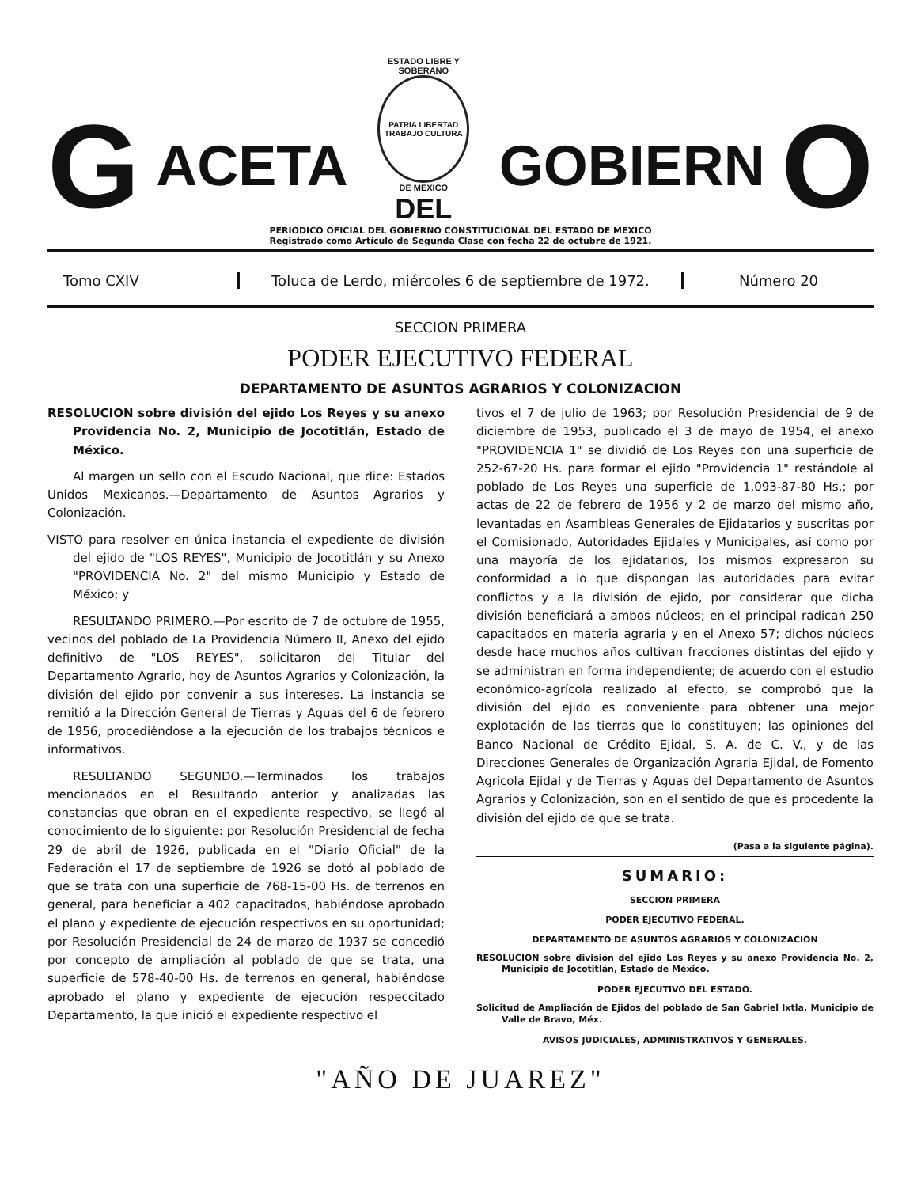G ACETA
ESTADO LIBRE Y SOBERANO
PATRIA LIBERTAD TRABAJO CULTURA
DE MEXICO
DEL
GOBIERN O
PERIODICO OFICIAL DEL GOBIERNO CONSTITUCIONAL DEL ESTADO DE MEXICO
Registrado como Artículo de Segunda Clase con fecha 22 de octubre de 1921.
Tomo CXIV
Toluca de Lerdo, miércoles 6 de septiembre de 1972.
Número 20
SECCION PRIMERA
PODER EJECUTIVO FEDERAL
DEPARTAMENTO DE ASUNTOS AGRARIOS Y COLONIZACION
RESOLUCION sobre división del ejido Los Reyes y su anexo Providencia No. 2, Municipio de Jocotitlán, Estado de México.
Al margen un sello con el Escudo Nacional, que dice: Estados Unidos Mexicanos.—Departamento de Asuntos Agrarios y Colonización.
VISTO para resolver en única instancia el expediente de división del ejido de "LOS REYES", Municipio de Jocotitlán y su Anexo "PROVIDENCIA No. 2" del mismo Municipio y Estado de México; y
RESULTANDO PRIMERO.—Por escrito de 7 de octubre de 1955, vecinos del poblado de La Providencia Número II, Anexo del ejido definitivo de "LOS REYES", solicitaron del Titular del Departamento Agrario, hoy de Asuntos Agrarios y Colonización, la división del ejido por convenir a sus intereses. La instancia se remitió a la Dirección General de Tierras y Aguas del 6 de febrero de 1956, procediéndose a la ejecución de los trabajos técnicos e informativos.
RESULTANDO SEGUNDO.—Terminados los trabajos mencionados en el Resultando anterior y analizadas las constancias que obran en el expediente respectivo, se llegó al conocimiento de lo siguiente: por Resolución Presidencial de fecha 29 de abril de 1926, publicada en el "Diario Oficial" de la Federación el 17 de septiembre de 1926 se dotó al poblado de que se trata con una superficie de 768-15-00 Hs. de terrenos en general, para beneficiar a 402 capacitados, habiéndose aprobado el plano y expediente de ejecución respectivos en su oportunidad; por Resolución Presidencial de 24 de marzo de 1937 se concedió por concepto de ampliación al poblado de que se trata, una superficie de 578-40-00 Hs. de terrenos en general, habiéndose aprobado el plano y expediente de ejecución respeccitado Departamento, la que inició el expediente respectivo el
tivos el 7 de julio de 1963; por Resolución Presidencial de 9 de diciembre de 1953, publicado el 3 de mayo de 1954, el anexo "PROVIDENCIA 1" se dividió de Los Reyes con una superficie de 252-67-20 Hs. para formar el ejido "Providencia 1" restándole al poblado de Los Reyes una superficie de 1,093-87-80 Hs.; por actas de 22 de febrero de 1956 y 2 de marzo del mismo año, levantadas en Asambleas Generales de Ejidatarios y suscritas por el Comisionado, Autoridades Ejidales y Municipales, así como por una mayoría de los ejidatarios, los mismos expresaron su conformidad a lo que dispongan las autoridades para evitar conflictos y a la división de ejido, por considerar que dicha división beneficiará a ambos núcleos; en el principal radican 250 capacitados en materia agraria y en el Anexo 57; dichos núcleos desde hace muchos años cultivan fracciones distintas del ejido y se administran en forma independiente; de acuerdo con el estudio económico-agrícola realizado al efecto, se comprobó que la división del ejido es conveniente para obtener una mejor explotación de las tierras que lo constituyen; las opiniones del Banco Nacional de Crédito Ejidal, S. A. de C. V., y de las Direcciones Generales de Organización Agraria Ejidal, de Fomento Agrícola Ejidal y de Tierras y Aguas del Departamento de Asuntos Agrarios y Colonización, son en el sentido de que es procedente la división del ejido de que se trata.
(Pasa a la siguiente página).
SUMARIO:
SECCION PRIMERA
PODER EJECUTIVO FEDERAL.
DEPARTAMENTO DE ASUNTOS AGRARIOS Y COLONIZACION
RESOLUCION sobre división del ejido Los Reyes y su anexo Providencia No. 2, Municipio de Jocotitlán, Estado de México.
PODER EJECUTIVO DEL ESTADO.
Solicitud de Ampliación de Ejidos del poblado de San Gabriel Ixtla, Municipio de Valle de Bravo, Méx.
AVISOS JUDICIALES, ADMINISTRATIVOS Y GENERALES.
"AÑO DE JUAREZ"